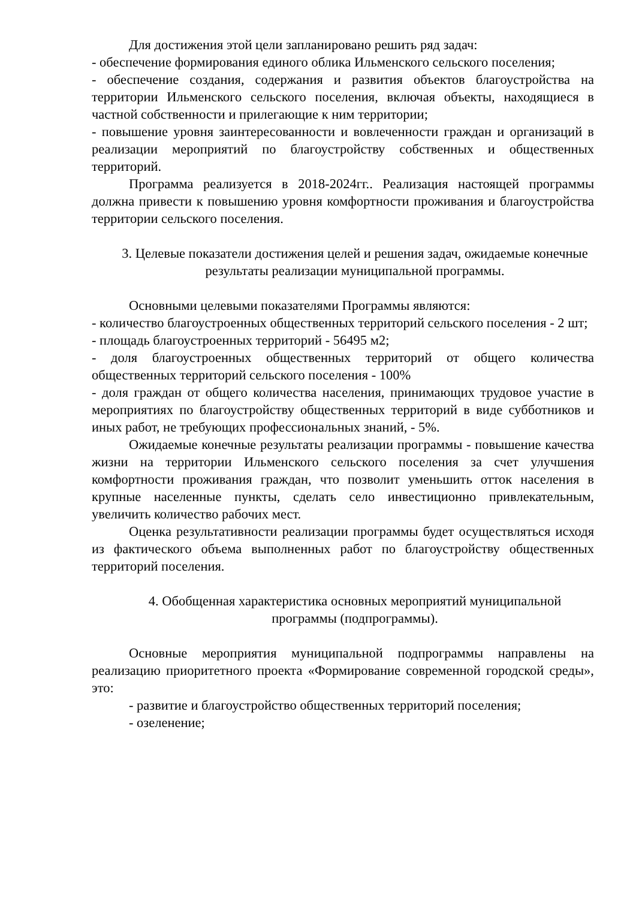Для достижения этой цели запланировано решить ряд задач:
- обеспечение формирования единого облика Ильменского сельского поселения;
- обеспечение создания, содержания и развития объектов благоустройства на территории Ильменского сельского поселения, включая объекты, находящиеся в частной собственности и прилегающие к ним территории;
- повышение уровня заинтересованности и вовлеченности граждан и организаций в реализации мероприятий по благоустройству собственных и общественных территорий.
Программа реализуется в 2018-2024гг.. Реализация настоящей программы должна привести к повышению уровня комфортности проживания и благоустройства территории сельского поселения.
3. Целевые показатели достижения целей и решения задач, ожидаемые конечные результаты реализации муниципальной программы.
Основными целевыми показателями Программы являются:
- количество благоустроенных общественных территорий сельского поселения - 2 шт;
- площадь благоустроенных территорий - 56495 м2;
- доля благоустроенных общественных территорий от общего количества общественных территорий сельского поселения - 100%
- доля граждан от общего количества населения, принимающих трудовое участие в мероприятиях по благоустройству общественных территорий в виде субботников и иных работ, не требующих профессиональных знаний, - 5%.
Ожидаемые конечные результаты реализации программы - повышение качества жизни на территории Ильменского сельского поселения за счет улучшения комфортности проживания граждан, что позволит уменьшить отток населения в крупные населенные пункты, сделать село инвестиционно привлекательным, увеличить количество рабочих мест.
Оценка результативности реализации программы будет осуществляться исходя из фактического объема выполненных работ по благоустройству общественных территорий поселения.
4. Обобщенная характеристика основных мероприятий муниципальной программы (подпрограммы).
Основные мероприятия муниципальной подпрограммы направлены на реализацию приоритетного проекта «Формирование современной городской среды», это:
- развитие и благоустройство общественных территорий поселения;
- озеленение;